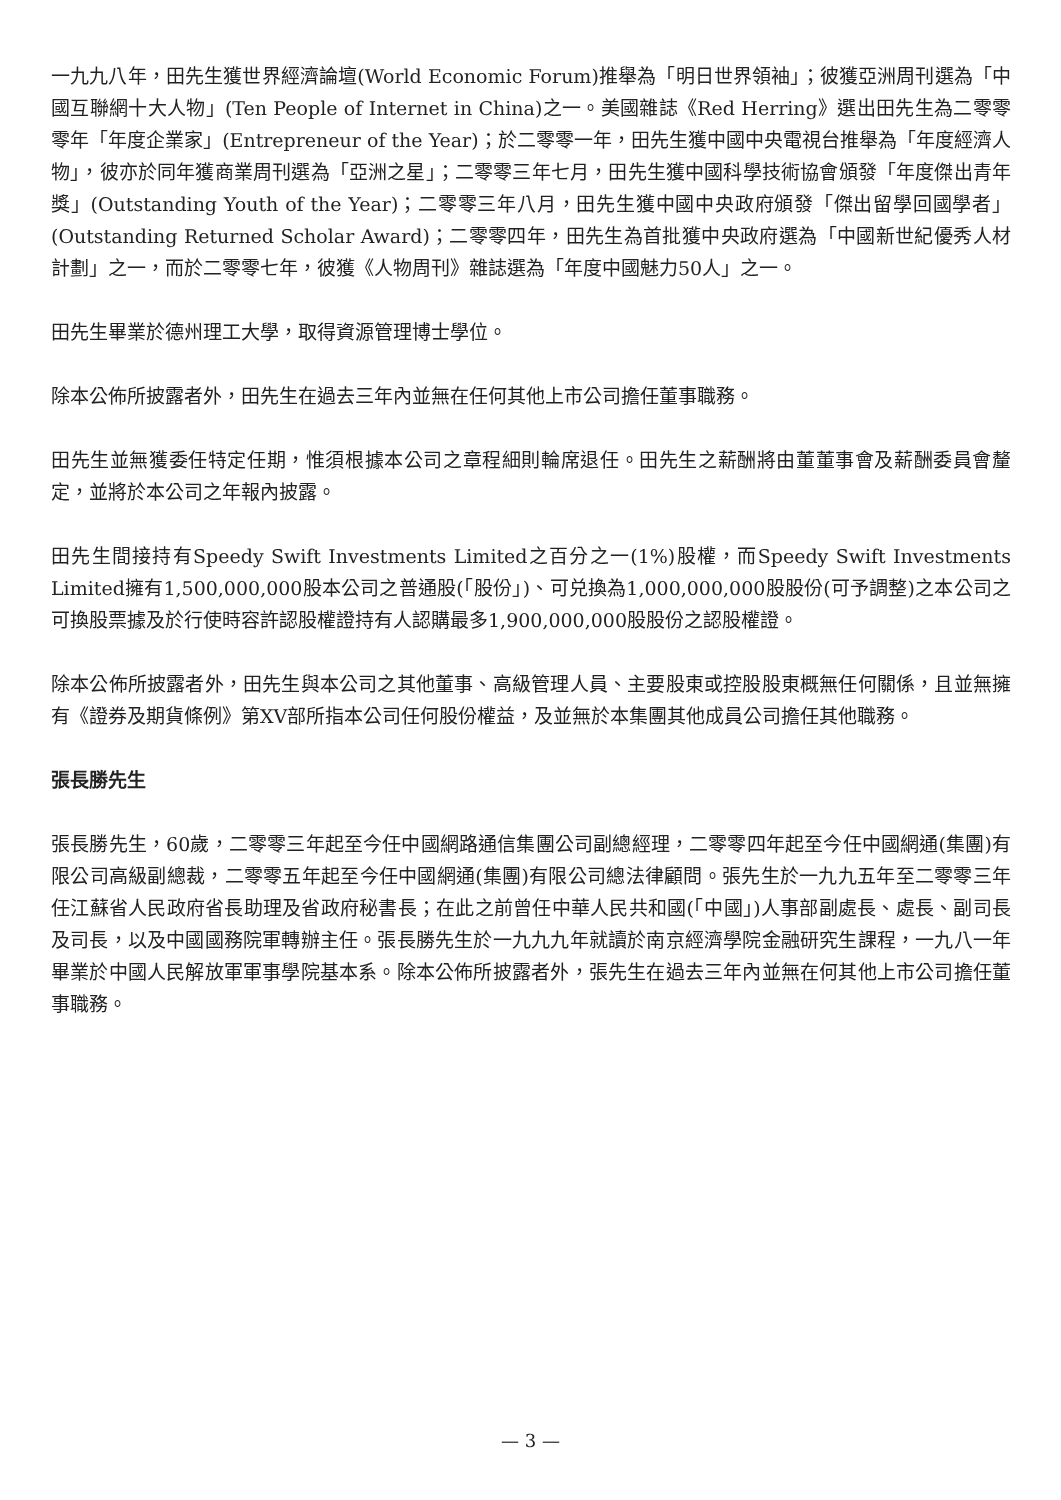一九九八年，田先生獲世界經濟論壇(World Economic Forum)推舉為「明日世界領袖」；彼獲亞洲周刊選為「中國互聯網十大人物」(Ten People of Internet in China)之一。美國雜誌《Red Herring》選出田先生為二零零零年「年度企業家」(Entrepreneur of the Year)；於二零零一年，田先生獲中國中央電視台推舉為「年度經濟人物」，彼亦於同年獲商業周刊選為「亞洲之星」；二零零三年七月，田先生獲中國科學技術協會頒發「年度傑出青年獎」(Outstanding Youth of the Year)；二零零三年八月，田先生獲中國中央政府頒發「傑出留學回國學者」(Outstanding Returned Scholar Award)；二零零四年，田先生為首批獲中央政府選為「中國新世紀優秀人材計劃」之一，而於二零零七年，彼獲《人物周刊》雜誌選為「年度中國魅力50人」之一。
田先生畢業於德州理工大學，取得資源管理博士學位。
除本公佈所披露者外，田先生在過去三年內並無在任何其他上市公司擔任董事職務。
田先生並無獲委任特定任期，惟須根據本公司之章程細則輪席退任。田先生之薪酬將由董董事會及薪酬委員會釐定，並將於本公司之年報內披露。
田先生間接持有Speedy Swift Investments Limited之百分之一(1%)股權，而Speedy Swift Investments Limited擁有1,500,000,000股本公司之普通股(「股份」)、可兑換為1,000,000,000股股份(可予調整)之本公司之可換股票據及於行使時容許認股權證持有人認購最多1,900,000,000股股份之認股權證。
除本公佈所披露者外，田先生與本公司之其他董事、高級管理人員、主要股東或控股股東概無任何關係，且並無擁有《證券及期貨條例》第XV部所指本公司任何股份權益，及並無於本集團其他成員公司擔任其他職務。
張長勝先生
張長勝先生，60歲，二零零三年起至今任中國網路通信集團公司副總經理，二零零四年起至今任中國網通(集團)有限公司高級副總裁，二零零五年起至今任中國網通(集團)有限公司總法律顧問。張先生於一九九五年至二零零三年任江蘇省人民政府省長助理及省政府秘書長；在此之前曾任中華人民共和國(「中國」)人事部副處長、處長、副司長及司長，以及中國國務院軍轉辦主任。張長勝先生於一九九九年就讀於南京經濟學院金融研究生課程，一九八一年畢業於中國人民解放軍軍事學院基本系。除本公佈所披露者外，張先生在過去三年內並無在何其他上市公司擔任董事職務。
— 3 —